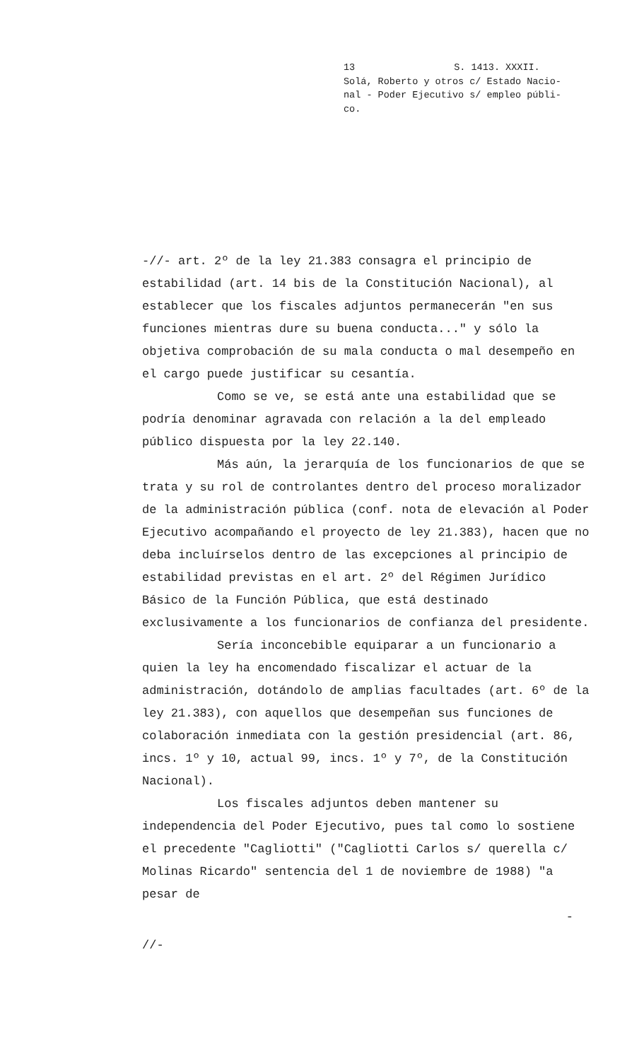13 S. 1413. XXXII.
Solá, Roberto y otros c/ Estado Nacio-
nal - Poder Ejecutivo s/ empleo públi-
co.
-//- art. 2º de la ley 21.383 consagra el principio de estabilidad (art. 14 bis de la Constitución Nacional), al establecer que los fiscales adjuntos permanecerán "en sus funciones mientras dure su buena conducta..." y sólo la objetiva comprobación de su mala conducta o mal desempeño en el cargo puede justificar su cesantía.
Como se ve, se está ante una estabilidad que se podría denominar agravada con relación a la del empleado público dispuesta por la ley 22.140.
Más aún, la jerarquía de los funcionarios de que se trata y su rol de controlantes dentro del proceso moralizador de la administración pública (conf. nota de elevación al Poder Ejecutivo acompañando el proyecto de ley 21.383), hacen que no deba incluírselos dentro de las excepciones al principio de estabilidad previstas en el art. 2º del Régimen Jurídico Básico de la Función Pública, que está destinado exclusivamente a los funcionarios de confianza del presidente.
Sería inconcebible equiparar a un funcionario a quien la ley ha encomendado fiscalizar el actuar de la administración, dotándolo de amplias facultades (art. 6º de la ley 21.383), con aquellos que desempeñan sus funciones de colaboración inmediata con la gestión presidencial (art. 86, incs. 1º y 10, actual 99, incs. 1º y 7º, de la Constitución Nacional).
Los fiscales adjuntos deben mantener su independencia del Poder Ejecutivo, pues tal como lo sostiene el precedente "Cagliotti" ("Cagliotti Carlos s/ querella c/ Molinas Ricardo" sentencia del 1 de noviembre de 1988) "a pesar de
-
//-